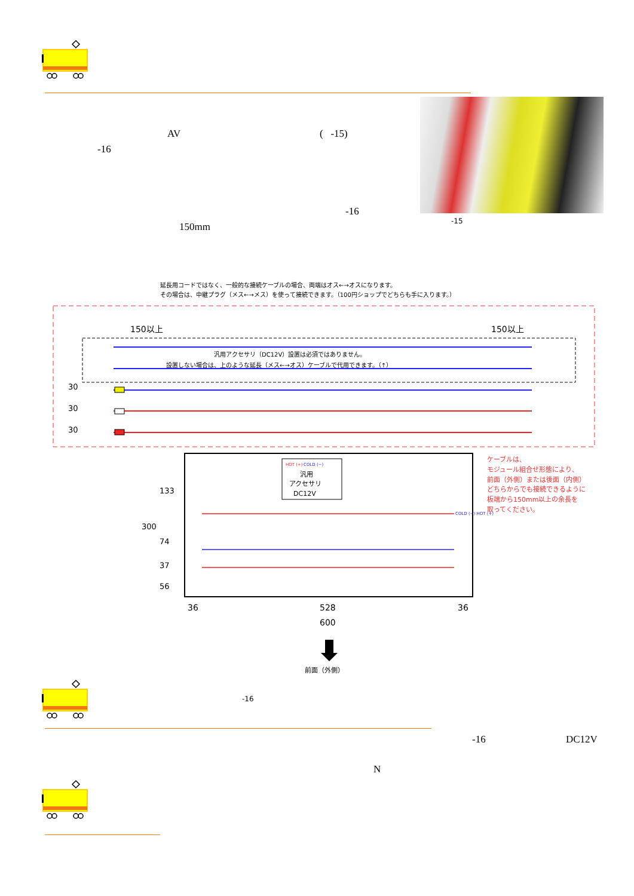AV ( -15)
-16
-16
150mm
-15
延長用コードではなく、一般的な接続ケーブルの場合、両端はオス←→オスになります。
その場合は、中継プラグ（メス←→メス）を使って接続できます。（100円ショップでどちらも手に入ります。）
150以上
150以上
汎用アクセサリ（DC12V）設置は必須ではありません。
設置しない場合は、上のような延長（メス←→オス）ケーブルで代用できます。（↑）
30
30
30
HOT (+)
COLD (−)
汎用
アクセサリ
DC12V
COLD (−) HOT (+)
ケーブルは、
モジュール組合せ形態により、
前面（外側）または後面（内側）
どちらからでも接続できるように
板端から150mm以上の余長を
取ってください。
300
133
74
37
56
36
528
36
600
前面（外側）
-16
-16 DC12V
N